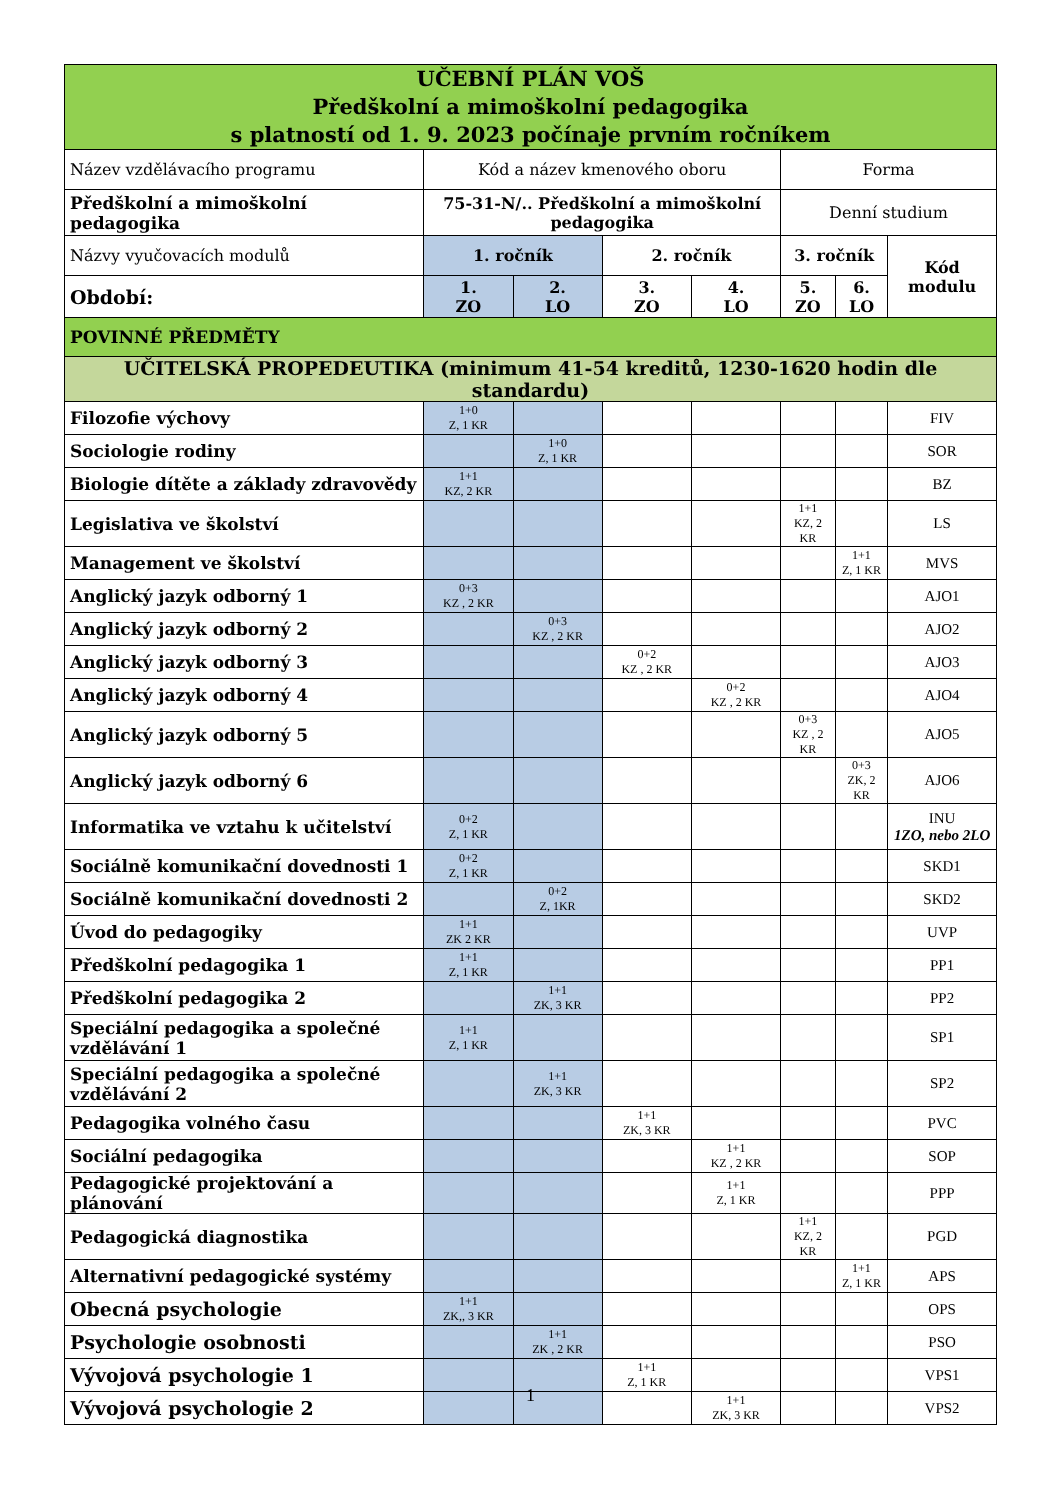| UČEBNÍ PLÁN VOŠ Předškolní a mimoškolní pedagogika s platností od 1. 9. 2023 počínaje prvním ročníkem | | | | | | | |
| Název vzdělávacího programu | Kód a název kmenového oboru | | | | Forma | | |
| Předškolní a mimoškolní pedagogika | 75-31-N/.. Předškolní a mimoškolní pedagogika | | | | Denní studium | | |
| Názvy vyučovacích modulů | 1. ročník | | 2. ročník | | 3. ročník | | Kód modulu |
| Období: | 1. ZO | 2. LO | 3. ZO | 4. LO | 5. ZO | 6. LO | |
| POVINNÉ PŘEDMĚTY | | | | | | | |
| UČITELSKÁ PROPEDEUTIKA (minimum 41-54 kreditů, 1230-1620 hodin dle standardu) | | | | | | | |
| Filozofie výchovy | 1+0 Z, 1 KR | | | | | | FIV |
| Sociologie rodiny | | 1+0 Z, 1 KR | | | | | SOR |
| Biologie dítěte a základy zdravovědy | 1+1 KZ, 2 KR | | | | | | BZ |
| Legislativa ve školství | | | | | 1+1 KZ, 2 KR | | LS |
| Management ve školství | | | | | | 1+1 Z, 1 KR | MVS |
| Anglický jazyk odborný 1 | 0+3 KZ , 2 KR | | | | | | AJO1 |
| Anglický jazyk odborný 2 | | 0+3 KZ , 2 KR | | | | | AJO2 |
| Anglický jazyk odborný 3 | | | 0+2 KZ , 2 KR | | | | AJO3 |
| Anglický jazyk odborný 4 | | | | 0+2 KZ , 2 KR | | | AJO4 |
| Anglický jazyk odborný 5 | | | | | 0+3 KZ , 2 KR | | AJO5 |
| Anglický jazyk odborný 6 | | | | | | 0+3 ZK, 2 KR | AJO6 |
| Informatika ve vztahu k učitelství | 0+2 Z, 1 KR | | | | | | INU 1ZO, nebo 2LO |
| Sociálně komunikační dovednosti 1 | 0+2 Z, 1 KR | | | | | | SKD1 |
| Sociálně komunikační dovednosti 2 | | 0+2 Z, 1KR | | | | | SKD2 |
| Úvod do pedagogiky | 1+1 ZK 2 KR | | | | | | UVP |
| Předškolní pedagogika 1 | 1+1 Z, 1 KR | | | | | | PP1 |
| Předškolní pedagogika 2 | | 1+1 ZK, 3 KR | | | | | PP2 |
| Speciální pedagogika a společné vzdělávání 1 | 1+1 Z, 1 KR | | | | | | SP1 |
| Speciální pedagogika a společné vzdělávání 2 | | 1+1 ZK, 3 KR | | | | | SP2 |
| Pedagogika volného času | | | 1+1 ZK, 3 KR | | | | PVC |
| Sociální pedagogika | | | | 1+1 KZ , 2 KR | | | SOP |
| Pedagogické projektování a plánování | | | | 1+1 Z, 1 KR | | | PPP |
| Pedagogická diagnostika | | | | | 1+1 KZ, 2 KR | | PGD |
| Alternativní pedagogické systémy | | | | | | 1+1 Z, 1 KR | APS |
| Obecná psychologie | 1+1 ZK,, 3 KR | | | | | | OPS |
| Psychologie osobnosti | | 1+1 ZK , 2 KR | | | | | PSO |
| Vývojová psychologie 1 | | | 1+1 Z, 1 KR | | | | VPS1 |
| Vývojová psychologie 2 | | | | 1+1 ZK, 3 KR | | | VPS2 |
1